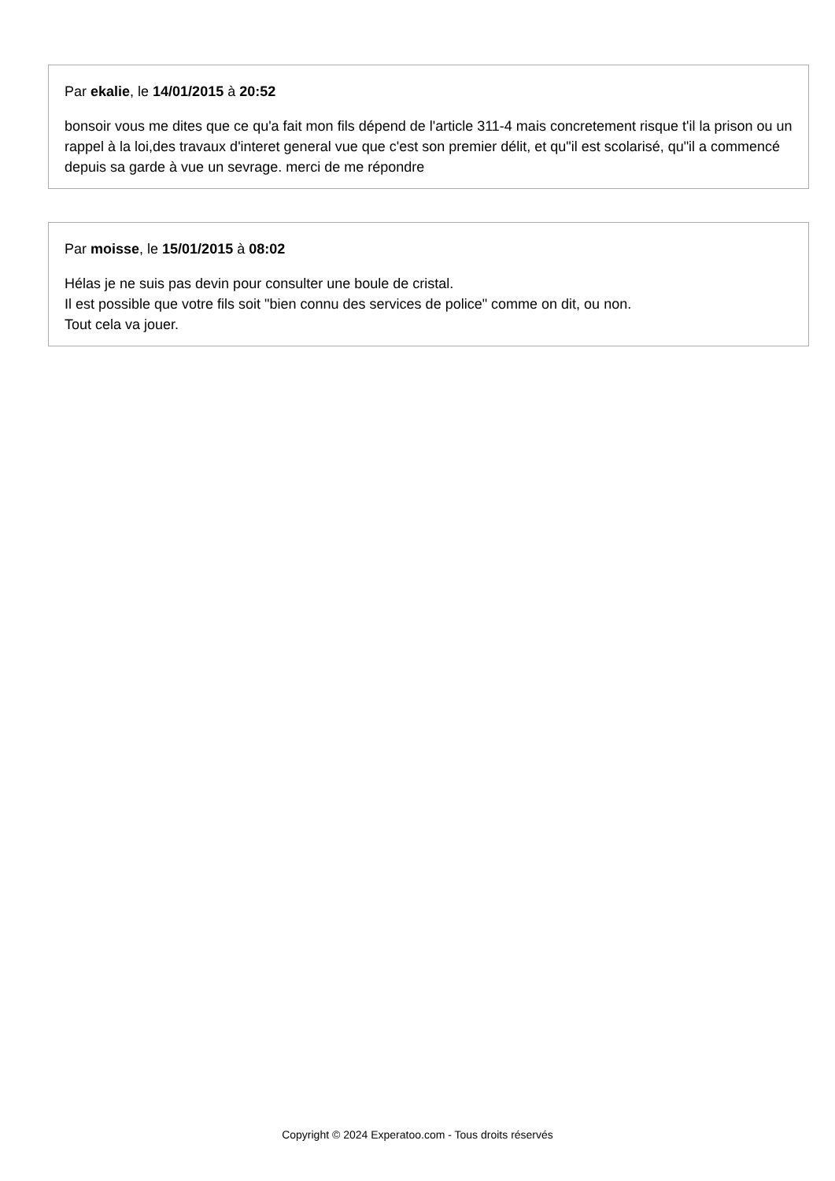Par ekalie, le 14/01/2015 à 20:52
bonsoir vous me dites que ce qu'a fait mon fils dépend de l'article 311-4 mais concretement risque t'il la prison ou un rappel à la loi,des travaux d'interet general vue que c'est son premier délit, et qu"il est scolarisé, qu"il a commencé depuis sa garde à vue un sevrage. merci de me répondre
Par moisse, le 15/01/2015 à 08:02
Hélas je ne suis pas devin pour consulter une boule de cristal.
Il est possible que votre fils soit "bien connu des services de police" comme on dit, ou non.
Tout cela va jouer.
Copyright © 2024 Experatoo.com - Tous droits réservés